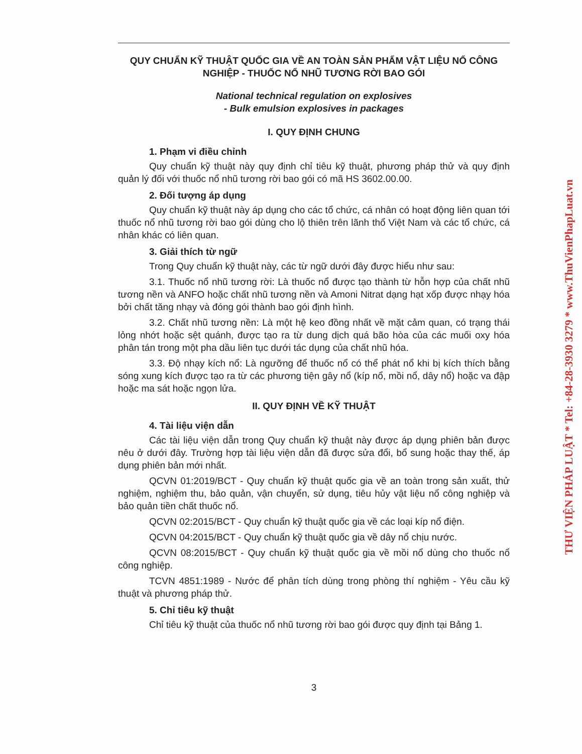QUY CHUẨN KỸ THUẬT QUỐC GIA VỀ AN TOÀN SẢN PHẨM VẬT LIỆU NỔ CÔNG NGHIỆP - THUỐC NỔ NHŨ TƯƠNG RỜI BAO GÓI
National technical regulation on explosives
- Bulk emulsion explosives in packages
I. QUY ĐỊNH CHUNG
1. Phạm vi điều chỉnh
Quy chuẩn kỹ thuật này quy định chỉ tiêu kỹ thuật, phương pháp thử và quy định quản lý đối với thuốc nổ nhũ tương rời bao gói có mã HS 3602.00.00.
2. Đối tượng áp dụng
Quy chuẩn kỹ thuật này áp dụng cho các tổ chức, cá nhân có hoạt động liên quan tới thuốc nổ nhũ tương rời bao gói dùng cho lộ thiên trên lãnh thổ Việt Nam và các tổ chức, cá nhân khác có liên quan.
3. Giải thích từ ngữ
Trong Quy chuẩn kỹ thuật này, các từ ngữ dưới đây được hiểu như sau:
3.1. Thuốc nổ nhũ tương rời: Là thuốc nổ được tạo thành từ hỗn hợp của chất nhũ tương nền và ANFO hoặc chất nhũ tương nền và Amoni Nitrat dạng hạt xốp được nhạy hóa bởi chất tăng nhạy và đóng gói thành bao gói định hình.
3.2. Chất nhũ tương nền: Là một hệ keo đồng nhất về mặt cảm quan, có trạng thái lỏng nhớt hoặc sệt quánh, được tạo ra từ dung dịch quá bão hòa của các muối oxy hóa phân tán trong một pha dầu liên tục dưới tác dụng của chất nhũ hóa.
3.3. Độ nhạy kích nổ: Là ngưỡng để thuốc nổ có thể phát nổ khi bị kích thích bằng sóng xung kích được tạo ra từ các phương tiện gây nổ (kíp nổ, mồi nổ, dây nổ) hoặc va đập hoặc ma sát hoặc ngọn lửa.
II. QUY ĐỊNH VỀ KỸ THUẬT
4. Tài liệu viện dẫn
Các tài liệu viện dẫn trong Quy chuẩn kỹ thuật này được áp dụng phiên bản được nêu ở dưới đây. Trường hợp tài liệu viện dẫn đã được sửa đổi, bổ sung hoặc thay thế, áp dụng phiên bản mới nhất.
QCVN 01:2019/BCT - Quy chuẩn kỹ thuật quốc gia về an toàn trong sản xuất, thử nghiệm, nghiệm thu, bảo quản, vận chuyển, sử dụng, tiêu hủy vật liệu nổ công nghiệp và bảo quản tiền chất thuốc nổ.
QCVN 02:2015/BCT - Quy chuẩn kỹ thuật quốc gia về các loại kíp nổ điện.
QCVN 04:2015/BCT - Quy chuẩn kỹ thuật quốc gia về dây nổ chịu nước.
QCVN 08:2015/BCT - Quy chuẩn kỹ thuật quốc gia về mồi nổ dùng cho thuốc nổ công nghiệp.
TCVN 4851:1989 - Nước để phân tích dùng trong phòng thí nghiệm - Yêu cầu kỹ thuật và phương pháp thử.
5. Chỉ tiêu kỹ thuật
Chỉ tiêu kỹ thuật của thuốc nổ nhũ tương rời bao gói được quy định tại Bảng 1.
3
THƯ VIỆN PHÁP LUẬT * Tel: +84-28-3930 3279 * www.ThuVienPhapLuat.vn